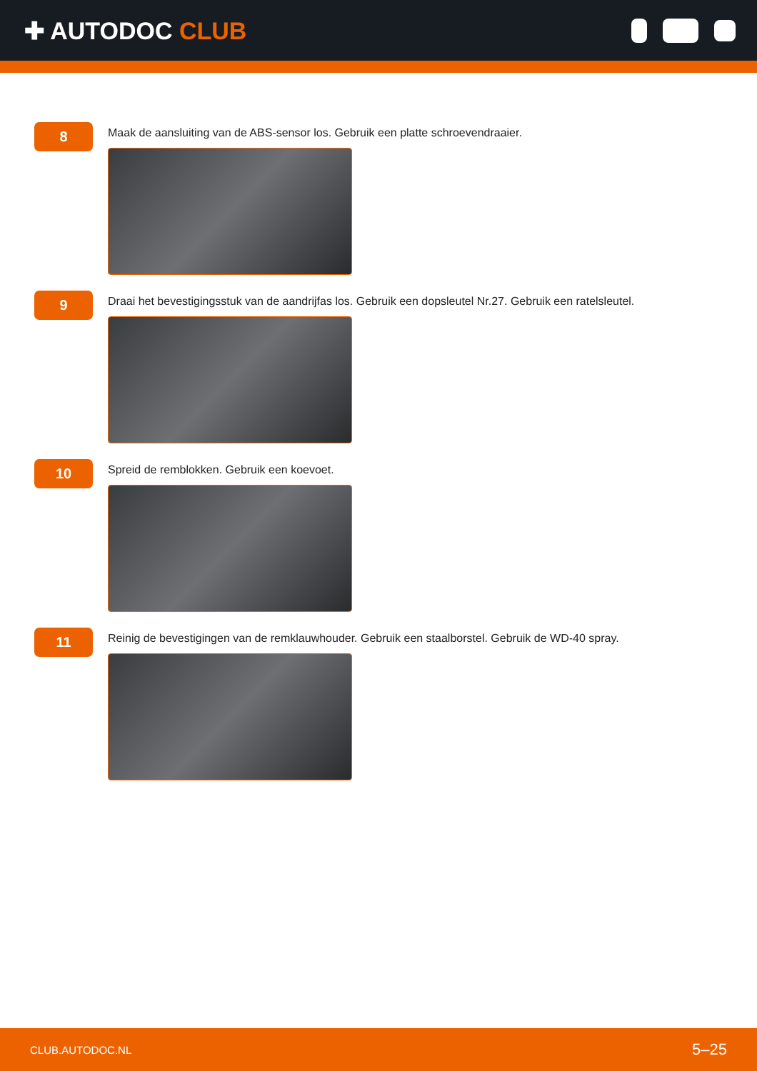✚ AUTODOC CLUB
8
Maak de aansluiting van de ABS-sensor los. Gebruik een platte schroevendraaier.
9
Draai het bevestigingsstuk van de aandrijfas los. Gebruik een dopsleutel Nr.27. Gebruik een ratelsleutel.
10
Spreid de remblokken. Gebruik een koevoet.
11
Reinig de bevestigingen van de remklauwhouder. Gebruik een staalborstel. Gebruik de WD-40 spray.
CLUB.AUTODOC.NL 5–25